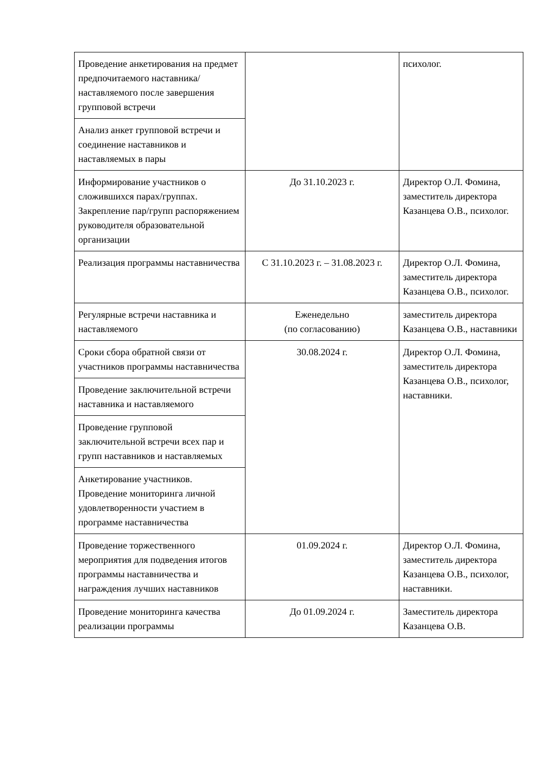| Проведение анкетирования на предмет предпочитаемого наставника/наставляемого после завершения групповой встречи | | психолог. |
| Анализ анкет групповой встречи и соединение наставников и наставляемых в пары | | |
| Информирование участников о сложившихся парах/группах. Закрепление пар/групп распоряжением руководителя образовательной организации | До 31.10.2023 г. | Директор О.Л. Фомина, заместитель директора Казанцева О.В., психолог. |
| Реализация программы наставничества | С 31.10.2023 г. – 31.08.2023 г. | Директор О.Л. Фомина, заместитель директора Казанцева О.В., психолог. |
| Регулярные встречи наставника и наставляемого | Еженедельно (по согласованию) | заместитель директора Казанцева О.В., наставники |
| Сроки сбора обратной связи от участников программы наставничества | 30.08.2024 г. | Директор О.Л. Фомина, заместитель директора Казанцева О.В., психолог, наставники. |
| Проведение заключительной встречи наставника и наставляемого | | |
| Проведение групповой заключительной встречи всех пар и групп наставников и наставляемых | | |
| Анкетирование участников. Проведение мониторинга личной удовлетворенности участием в программе наставничества | | |
| Проведение торжественного мероприятия для подведения итогов программы наставничества и награждения лучших наставников | 01.09.2024 г. | Директор О.Л. Фомина, заместитель директора Казанцева О.В., психолог, наставники. |
| Проведение мониторинга качества реализации программы | До 01.09.2024 г. | Заместитель директора Казанцева О.В. |